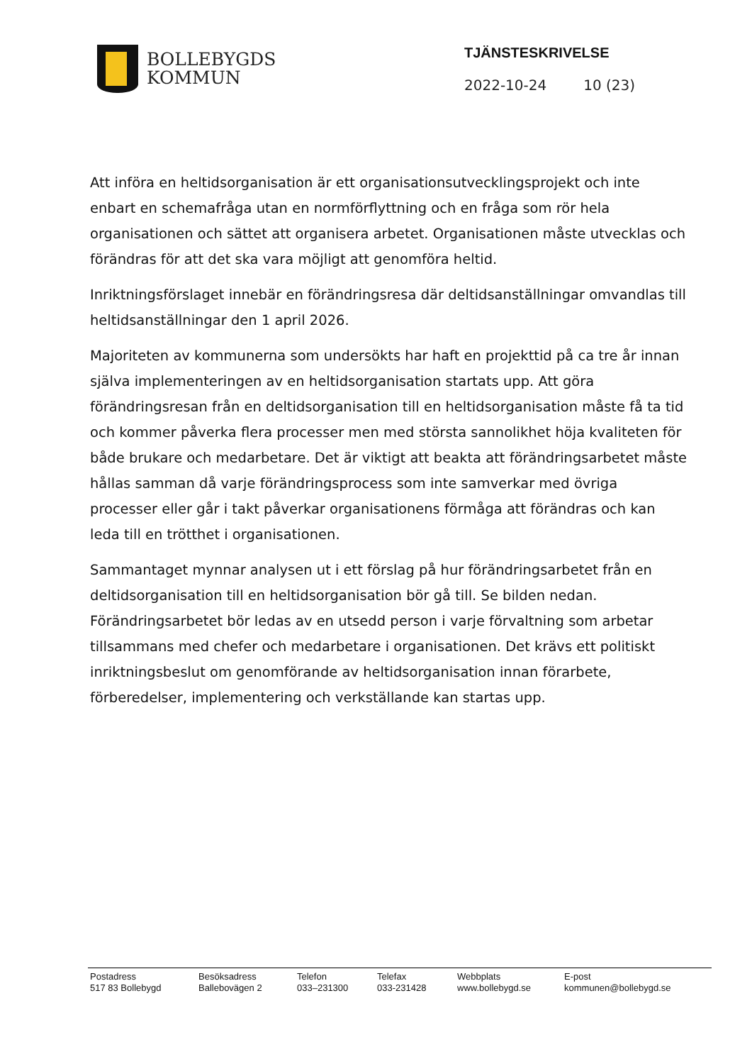BOLLEBYGDS
KOMMUN
TJÄNSTESKRIVELSE
2022-10-24 10 (23)
Att införa en heltidsorganisation är ett organisationsutvecklingsprojekt och inte enbart en schemafråga utan en normförflyttning och en fråga som rör hela organisationen och sättet att organisera arbetet. Organisationen måste utvecklas och förändras för att det ska vara möjligt att genomföra heltid.
Inriktningsförslaget innebär en förändringsresa där deltidsanställningar omvandlas till heltidsanställningar den 1 april 2026.
Majoriteten av kommunerna som undersökts har haft en projekttid på ca tre år innan själva implementeringen av en heltidsorganisation startats upp. Att göra förändringsresan från en deltidsorganisation till en heltidsorganisation måste få ta tid och kommer påverka flera processer men med största sannolikhet höja kvaliteten för både brukare och medarbetare. Det är viktigt att beakta att förändringsarbetet måste hållas samman då varje förändringsprocess som inte samverkar med övriga processer eller går i takt påverkar organisationens förmåga att förändras och kan leda till en trötthet i organisationen.
Sammantaget mynnar analysen ut i ett förslag på hur förändringsarbetet från en deltidsorganisation till en heltidsorganisation bör gå till. Se bilden nedan. Förändringsarbetet bör ledas av en utsedd person i varje förvaltning som arbetar tillsammans med chefer och medarbetare i organisationen. Det krävs ett politiskt inriktningsbeslut om genomförande av heltidsorganisation innan förarbete, förberedelser, implementering och verkställande kan startas upp.
| Postadress | Besöksadress | Telefon | Telefax | Webbplats | E-post |
| 517 83 Bollebygd | Ballebovägen 2 | 033–231300 | 033-231428 | www.bollebygd.se | kommunen@bollebygd.se |